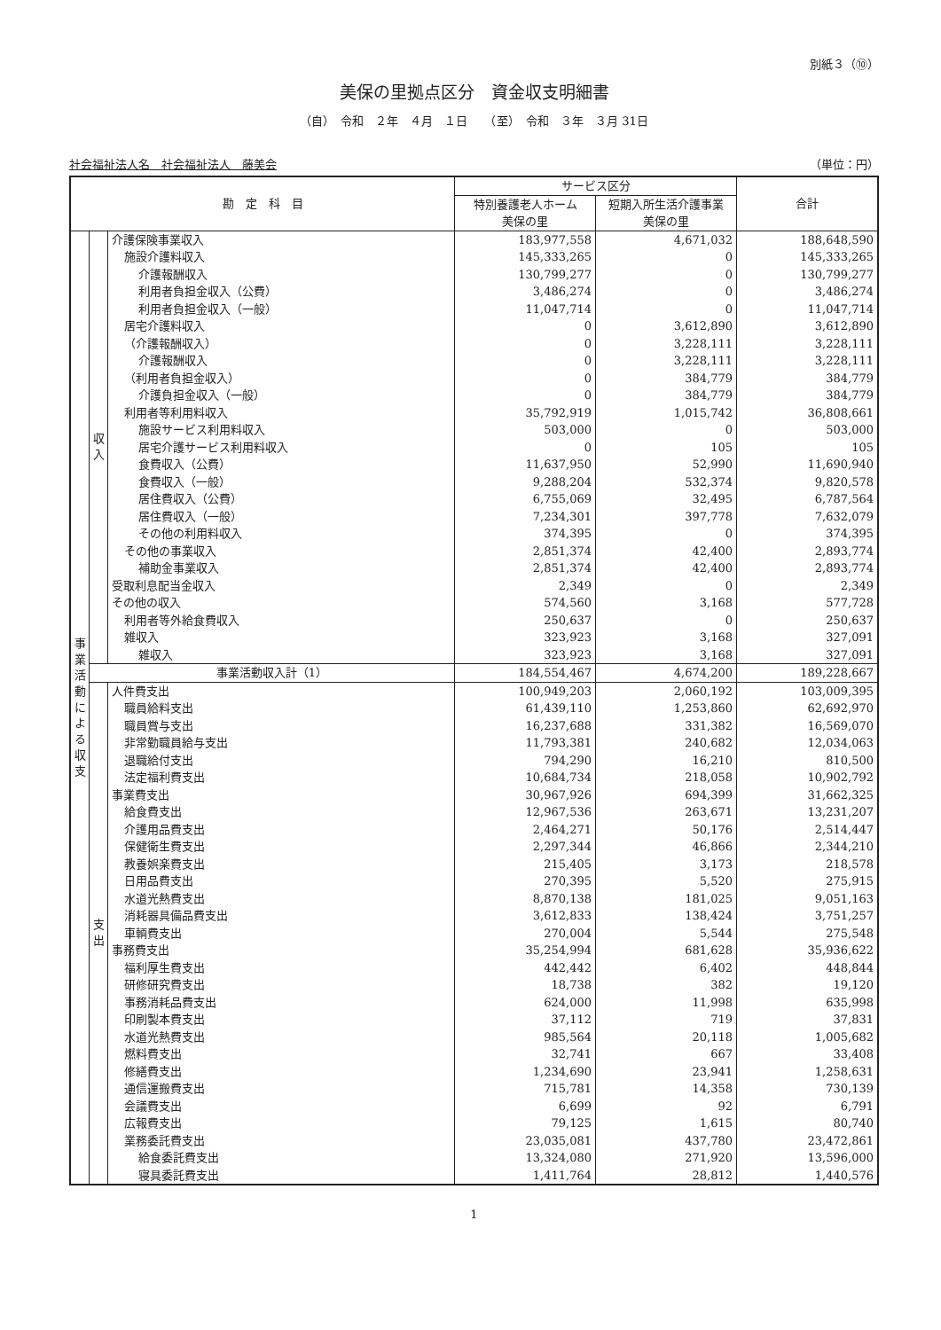別紙３（⑩）
美保の里拠点区分　資金収支明細書
（自）　令和　２年　４月　１日　　（至）　令和　３年　３月 31日
社会福祉法人名　社会福祉法人　藤美会 （単位：円）
| 勘 定 科 目 | | | サービス区分 | | 合計 |
| --- | --- | --- | --- | --- | --- |
| | | | 特別養護老人ホーム 美保の里 | 短期入所生活介護事業 美保の里 | |
| 事業活動による収支 | 収入 | 介護保険事業収入 | 183,977,558 | 4,671,032 | 188,648,590 |
| | | 施設介護料収入 | 145,333,265 | 0 | 145,333,265 |
| | | 介護報酬収入 | 130,799,277 | 0 | 130,799,277 |
| | | 利用者負担金収入（公費） | 3,486,274 | 0 | 3,486,274 |
| | | 利用者負担金収入（一般） | 11,047,714 | 0 | 11,047,714 |
| | | 居宅介護料収入 | 0 | 3,612,890 | 3,612,890 |
| | | （介護報酬収入） | 0 | 3,228,111 | 3,228,111 |
| | | 介護報酬収入 | 0 | 3,228,111 | 3,228,111 |
| | | （利用者負担金収入） | 0 | 384,779 | 384,779 |
| | | 介護負担金収入（一般） | 0 | 384,779 | 384,779 |
| | | 利用者等利用料収入 | 35,792,919 | 1,015,742 | 36,808,661 |
| | | 施設サービス利用料収入 | 503,000 | 0 | 503,000 |
| | | 居宅介護サービス利用料収入 | 0 | 105 | 105 |
| | | 食費収入（公費） | 11,637,950 | 52,990 | 11,690,940 |
| | | 食費収入（一般） | 9,288,204 | 532,374 | 9,820,578 |
| | | 居住費収入（公費） | 6,755,069 | 32,495 | 6,787,564 |
| | | 居住費収入（一般） | 7,234,301 | 397,778 | 7,632,079 |
| | | その他の利用料収入 | 374,395 | 0 | 374,395 |
| | | その他の事業収入 | 2,851,374 | 42,400 | 2,893,774 |
| | | 補助金事業収入 | 2,851,374 | 42,400 | 2,893,774 |
| | | 受取利息配当金収入 | 2,349 | 0 | 2,349 |
| | | その他の収入 | 574,560 | 3,168 | 577,728 |
| | | 利用者等外給食費収入 | 250,637 | 0 | 250,637 |
| | | 雑収入 | 323,923 | 3,168 | 327,091 |
| | | 雑収入 | 323,923 | 3,168 | 327,091 |
| | 事業活動収入計（1） | | 184,554,467 | 4,674,200 | 189,228,667 |
| | 支出 | 人件費支出 | 100,949,203 | 2,060,192 | 103,009,395 |
| | | 職員給料支出 | 61,439,110 | 1,253,860 | 62,692,970 |
| | | 職員賞与支出 | 16,237,688 | 331,382 | 16,569,070 |
| | | 非常勤職員給与支出 | 11,793,381 | 240,682 | 12,034,063 |
| | | 退職給付支出 | 794,290 | 16,210 | 810,500 |
| | | 法定福利費支出 | 10,684,734 | 218,058 | 10,902,792 |
| | | 事業費支出 | 30,967,926 | 694,399 | 31,662,325 |
| | | 給食費支出 | 12,967,536 | 263,671 | 13,231,207 |
| | | 介護用品費支出 | 2,464,271 | 50,176 | 2,514,447 |
| | | 保健衛生費支出 | 2,297,344 | 46,866 | 2,344,210 |
| | | 教養娯楽費支出 | 215,405 | 3,173 | 218,578 |
| | | 日用品費支出 | 270,395 | 5,520 | 275,915 |
| | | 水道光熱費支出 | 8,870,138 | 181,025 | 9,051,163 |
| | | 消耗器具備品費支出 | 3,612,833 | 138,424 | 3,751,257 |
| | | 車輌費支出 | 270,004 | 5,544 | 275,548 |
| | | 事務費支出 | 35,254,994 | 681,628 | 35,936,622 |
| | | 福利厚生費支出 | 442,442 | 6,402 | 448,844 |
| | | 研修研究費支出 | 18,738 | 382 | 19,120 |
| | | 事務消耗品費支出 | 624,000 | 11,998 | 635,998 |
| | | 印刷製本費支出 | 37,112 | 719 | 37,831 |
| | | 水道光熱費支出 | 985,564 | 20,118 | 1,005,682 |
| | | 燃料費支出 | 32,741 | 667 | 33,408 |
| | | 修繕費支出 | 1,234,690 | 23,941 | 1,258,631 |
| | | 通信運搬費支出 | 715,781 | 14,358 | 730,139 |
| | | 会議費支出 | 6,699 | 92 | 6,791 |
| | | 広報費支出 | 79,125 | 1,615 | 80,740 |
| | | 業務委託費支出 | 23,035,081 | 437,780 | 23,472,861 |
| | | 給食委託費支出 | 13,324,080 | 271,920 | 13,596,000 |
| | | 寝具委託費支出 | 1,411,764 | 28,812 | 1,440,576 |
1